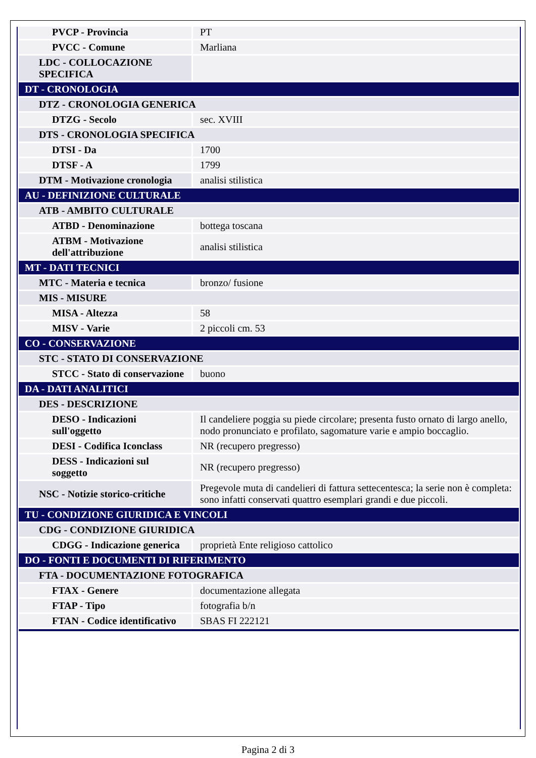| PVCP - Provincia | PT |
| PVCC - Comune | Marliana |
| LDC - COLLOCAZIONE SPECIFICA | |
| DT - CRONOLOGIA | |
| DTZ - CRONOLOGIA GENERICA | |
| DTZG - Secolo | sec. XVIII |
| DTS - CRONOLOGIA SPECIFICA | |
| DTSI - Da | 1700 |
| DTSF - A | 1799 |
| DTM - Motivazione cronologia | analisi stilistica |
| AU - DEFINIZIONE CULTURALE | |
| ATB - AMBITO CULTURALE | |
| ATBD - Denominazione | bottega toscana |
| ATBM - Motivazione dell'attribuzione | analisi stilistica |
| MT - DATI TECNICI | |
| MTC - Materia e tecnica | bronzo/ fusione |
| MIS - MISURE | |
| MISA - Altezza | 58 |
| MISV - Varie | 2 piccoli cm. 53 |
| CO - CONSERVAZIONE | |
| STC - STATO DI CONSERVAZIONE | |
| STCC - Stato di conservazione | buono |
| DA - DATI ANALITICI | |
| DES - DESCRIZIONE | |
| DESO - Indicazioni sull'oggetto | Il candeliere poggia su piede circolare; presenta fusto ornato di largo anello, nodo pronunciato e profilato, sagomature varie e ampio boccaglio. |
| DESI - Codifica Iconclass | NR (recupero pregresso) |
| DESS - Indicazioni sul soggetto | NR (recupero pregresso) |
| NSC - Notizie storico-critiche | Pregevole muta di candelieri di fattura settecentesca; la serie non è completa: sono infatti conservati quattro esemplari grandi e due piccoli. |
| TU - CONDIZIONE GIURIDICA E VINCOLI | |
| CDG - CONDIZIONE GIURIDICA | |
| CDGG - Indicazione generica | proprietà Ente religioso cattolico |
| DO - FONTI E DOCUMENTI DI RIFERIMENTO | |
| FTA - DOCUMENTAZIONE FOTOGRAFICA | |
| FTAX - Genere | documentazione allegata |
| FTAP - Tipo | fotografia b/n |
| FTAN - Codice identificativo | SBAS FI 222121 |
Pagina 2 di 3